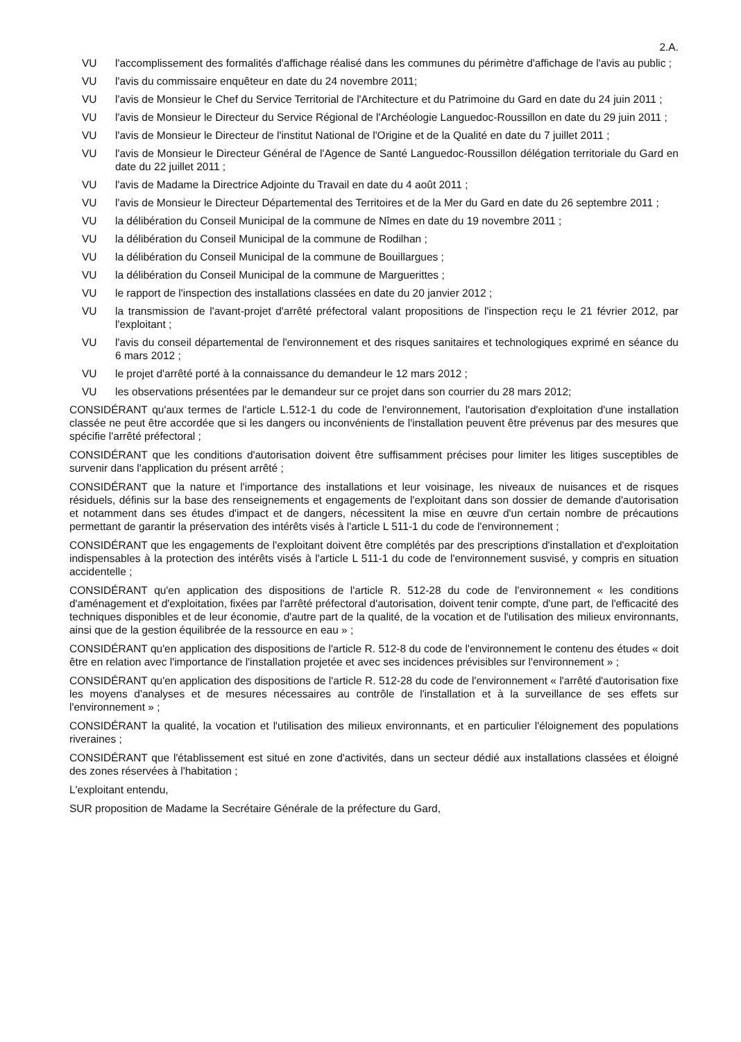2.A.
VU l'accomplissement des formalités d'affichage réalisé dans les communes du périmètre d'affichage de l'avis au public ;
VU l'avis du commissaire enquêteur en date du 24 novembre 2011;
VU l'avis de Monsieur le Chef du Service Territorial de l'Architecture et du Patrimoine du Gard en date du 24 juin 2011 ;
VU l'avis de Monsieur le Directeur du Service Régional de l'Archéologie Languedoc-Roussillon en date du 29 juin 2011 ;
VU l'avis de Monsieur le Directeur de l'institut National de l'Origine et de la Qualité en date du 7 juillet 2011 ;
VU l'avis de Monsieur le Directeur Général de l'Agence de Santé Languedoc-Roussillon délégation territoriale du Gard en date du 22 juillet 2011 ;
VU l'avis de Madame la Directrice Adjointe du Travail en date du 4 août 2011 ;
VU l'avis de Monsieur le Directeur Départemental des Territoires et de la Mer du Gard en date du 26 septembre 2011 ;
VU la délibération du Conseil Municipal de la commune de Nîmes en date du 19 novembre 2011 ;
VU la délibération du Conseil Municipal de la commune de Rodilhan ;
VU la délibération du Conseil Municipal de la commune de Bouillargues ;
VU la délibération du Conseil Municipal de la commune de Marguerittes ;
VU le rapport de l'inspection des installations classées en date du 20 janvier 2012 ;
VU la transmission de l'avant-projet d'arrêté préfectoral valant propositions de l'inspection reçu le 21 février 2012, par l'exploitant ;
VU l'avis du conseil départemental de l'environnement et des risques sanitaires et technologiques exprimé en séance du 6 mars 2012 ;
VU le projet d'arrêté porté à la connaissance du demandeur le 12 mars 2012 ;
VU les observations présentées par le demandeur sur ce projet dans son courrier du 28 mars 2012;
CONSIDÉRANT qu'aux termes de l'article L.512-1 du code de l'environnement, l'autorisation d'exploitation d'une installation classée ne peut être accordée que si les dangers ou inconvénients de l'installation peuvent être prévenus par des mesures que spécifie l'arrêté préfectoral ;
CONSIDÉRANT que les conditions d'autorisation doivent être suffisamment précises pour limiter les litiges susceptibles de survenir dans l'application du présent arrêté ;
CONSIDÉRANT que la nature et l'importance des installations et leur voisinage, les niveaux de nuisances et de risques résiduels, définis sur la base des renseignements et engagements de l'exploitant dans son dossier de demande d'autorisation et notamment dans ses études d'impact et de dangers, nécessitent la mise en œuvre d'un certain nombre de précautions permettant de garantir la préservation des intérêts visés à l'article L 511-1 du code de l'environnement ;
CONSIDÉRANT que les engagements de l'exploitant doivent être complétés par des prescriptions d'installation et d'exploitation indispensables à la protection des intérêts visés à l'article L 511-1 du code de l'environnement susvisé, y compris en situation accidentelle ;
CONSIDÉRANT qu'en application des dispositions de l'article R. 512-28 du code de l'environnement « les conditions d'aménagement et d'exploitation, fixées par l'arrêté préfectoral d'autorisation, doivent tenir compte, d'une part, de l'efficacité des techniques disponibles et de leur économie, d'autre part de la qualité, de la vocation et de l'utilisation des milieux environnants, ainsi que de la gestion équilibrée de la ressource en eau » ;
CONSIDÉRANT qu'en application des dispositions de l'article R. 512-8 du code de l'environnement le contenu des études « doit être en relation avec l'importance de l'installation projetée et avec ses incidences prévisibles sur l'environnement » ;
CONSIDÉRANT qu'en application des dispositions de l'article R. 512-28 du code de l'environnement « l'arrêté d'autorisation fixe les moyens d'analyses et de mesures nécessaires au contrôle de l'installation et à la surveillance de ses effets sur l'environnement » ;
CONSIDÉRANT la qualité, la vocation et l'utilisation des milieux environnants, et en particulier l'éloignement des populations riveraines ;
CONSIDÉRANT que l'établissement est situé en zone d'activités, dans un secteur dédié aux installations classées et éloigné des zones réservées à l'habitation ;
L'exploitant entendu,
SUR proposition de Madame la Secrétaire Générale de la préfecture du Gard,